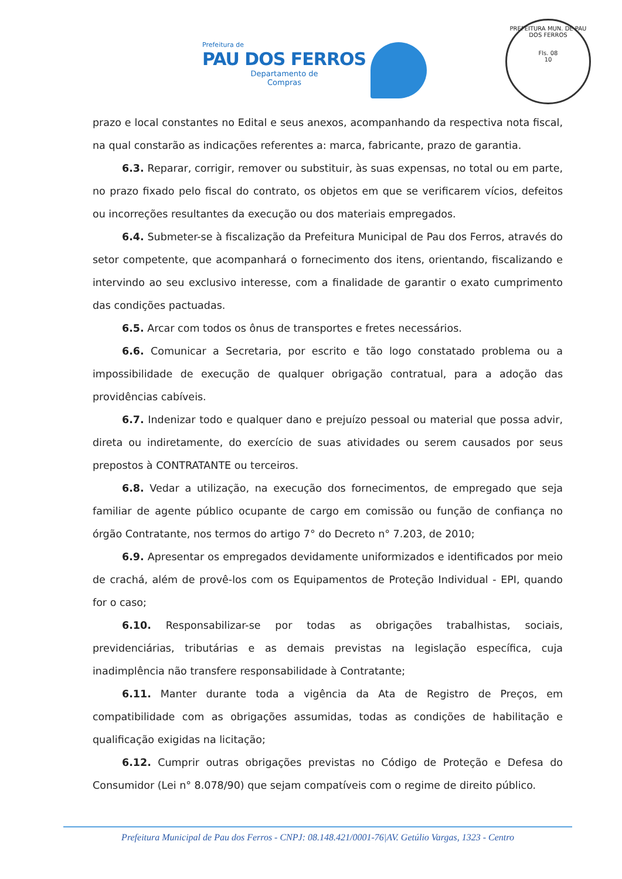Prefeitura de
PAU DOS FERROS
Departamento de
Compras
PREFEITURA MUN. DE PAU DOS FERROS
Fls. 08
10
prazo e local constantes no Edital e seus anexos, acompanhando da respectiva nota fiscal, na qual constarão as indicações referentes a: marca, fabricante, prazo de garantia.
6.3. Reparar, corrigir, remover ou substituir, às suas expensas, no total ou em parte, no prazo fixado pelo fiscal do contrato, os objetos em que se verificarem vícios, defeitos ou incorreções resultantes da execução ou dos materiais empregados.
6.4. Submeter-se à fiscalização da Prefeitura Municipal de Pau dos Ferros, através do setor competente, que acompanhará o fornecimento dos itens, orientando, fiscalizando e intervindo ao seu exclusivo interesse, com a finalidade de garantir o exato cumprimento das condições pactuadas.
6.5. Arcar com todos os ônus de transportes e fretes necessários.
6.6. Comunicar a Secretaria, por escrito e tão logo constatado problema ou a impossibilidade de execução de qualquer obrigação contratual, para a adoção das providências cabíveis.
6.7. Indenizar todo e qualquer dano e prejuízo pessoal ou material que possa advir, direta ou indiretamente, do exercício de suas atividades ou serem causados por seus prepostos à CONTRATANTE ou terceiros.
6.8. Vedar a utilização, na execução dos fornecimentos, de empregado que seja familiar de agente público ocupante de cargo em comissão ou função de confiança no órgão Contratante, nos termos do artigo 7° do Decreto n° 7.203, de 2010;
6.9. Apresentar os empregados devidamente uniformizados e identificados por meio de crachá, além de provê-los com os Equipamentos de Proteção Individual - EPI, quando for o caso;
6.10. Responsabilizar-se por todas as obrigações trabalhistas, sociais, previdenciárias, tributárias e as demais previstas na legislação específica, cuja inadimplência não transfere responsabilidade à Contratante;
6.11. Manter durante toda a vigência da Ata de Registro de Preços, em compatibilidade com as obrigações assumidas, todas as condições de habilitação e qualificação exigidas na licitação;
6.12. Cumprir outras obrigações previstas no Código de Proteção e Defesa do Consumidor (Lei n° 8.078/90) que sejam compatíveis com o regime de direito público.
Prefeitura Municipal de Pau dos Ferros - CNPJ: 08.148.421/0001-76|AV. Getúlio Vargas, 1323 - Centro